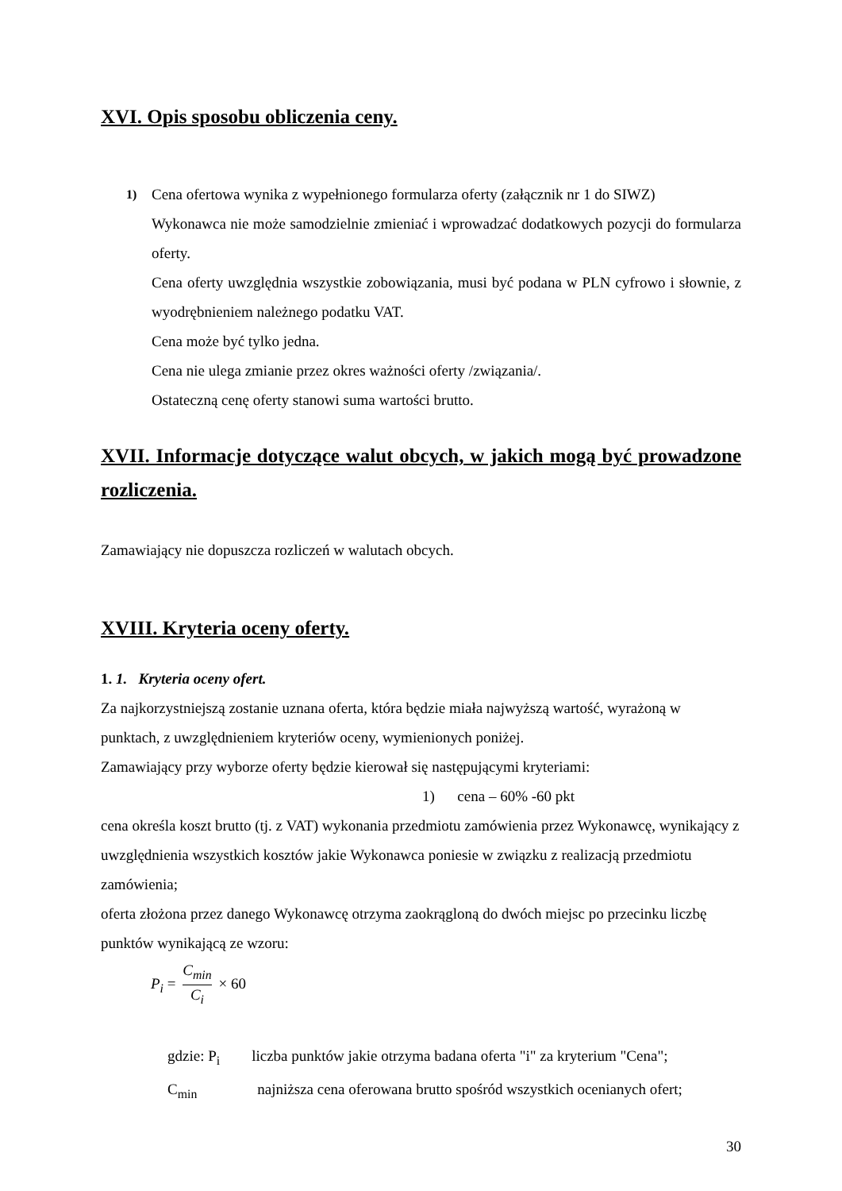XVI. Opis sposobu obliczenia ceny.
1) Cena ofertowa wynika z wypełnionego formularza oferty (załącznik nr 1 do SIWZ)
Wykonawca nie może samodzielnie zmieniać i wprowadzać dodatkowych pozycji do formularza oferty.
Cena oferty uwzględnia wszystkie zobowiązania, musi być podana w PLN cyfrowo i słownie, z wyodrębnieniem należnego podatku VAT.
Cena może być tylko jedna.
Cena nie ulega zmianie przez okres ważności oferty /związania/.
Ostateczną cenę oferty stanowi suma wartości brutto.
XVII. Informacje dotyczące walut obcych, w jakich mogą być prowadzone rozliczenia.
Zamawiający nie dopuszcza rozliczeń w walutach obcych.
XVIII. Kryteria oceny oferty.
1. 1. Kryteria oceny ofert.
Za najkorzystniejszą zostanie uznana oferta, która będzie miała najwyższą wartość, wyrażoną w punktach, z uwzględnieniem kryteriów oceny, wymienionych poniżej.
Zamawiający przy wyborze oferty będzie kierował się następującymi kryteriami:
1) cena – 60% -60 pkt
cena określa koszt brutto (tj. z VAT) wykonania przedmiotu zamówienia przez Wykonawcę, wynikający z uwzględnienia wszystkich kosztów jakie Wykonawca poniesie w związku z realizacją przedmiotu zamówienia;
oferta złożona przez danego Wykonawcę otrzyma zaokrągloną do dwóch miejsc po przecinku liczbę punktów wynikającą ze wzoru:
P<sub>i</sub> = C<sub>min</sub> C<sub>i</sub> × 60
gdzie: P<sub>i</sub> liczba punktów jakie otrzyma badana oferta "i" za kryterium "Cena";
C<sub>min</sub> najniższa cena oferowana brutto spośród wszystkich ocenianych ofert;
30